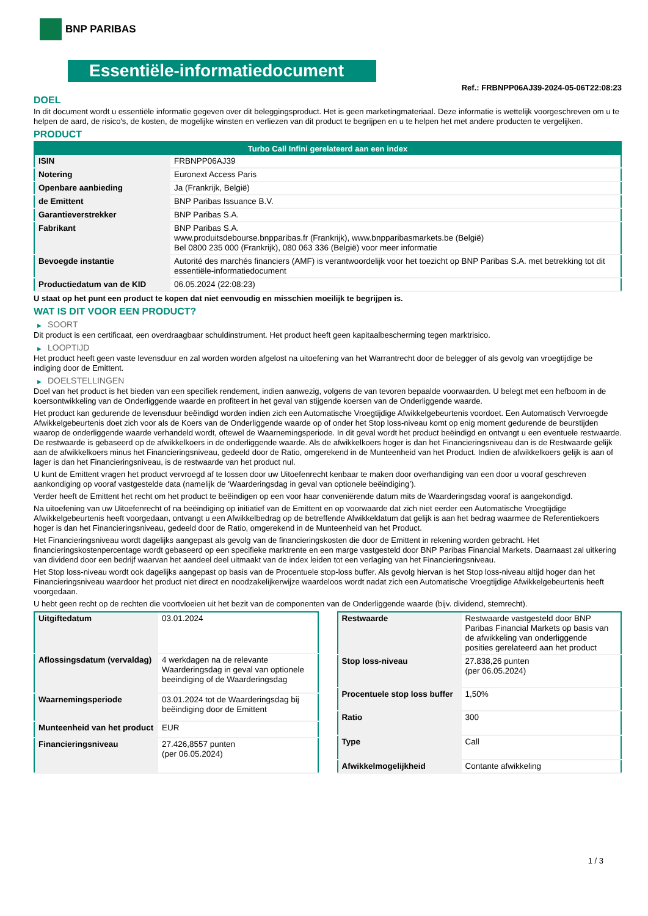BNP PARIBAS
Essentiële-informatiedocument
Ref.: FRBNPP06AJ39-2024-05-06T22:08:23
DOEL
In dit document wordt u essentiële informatie gegeven over dit beleggingsproduct. Het is geen marketingmateriaal. Deze informatie is wettelijk voorgeschreven om u te helpen de aard, de risico's, de kosten, de mogelijke winsten en verliezen van dit product te begrijpen en u te helpen het met andere producten te vergelijken.
PRODUCT
| Turbo Call Infini gerelateerd aan een index | |
| --- | --- |
| ISIN | FRBNPP06AJ39 |
| Notering | Euronext Access Paris |
| Openbare aanbieding | Ja (Frankrijk, België) |
| de Emittent | BNP Paribas Issuance B.V. |
| Garantieverstrekker | BNP Paribas S.A. |
| Fabrikant | BNP Paribas S.A. www.produitsdebourse.bnpparibas.fr (Frankrijk), www.bnpparibasmarkets.be (België) Bel 0800 235 000 (Frankrijk), 080 063 336 (België) voor meer informatie |
| Bevoegde instantie | Autorité des marchés financiers (AMF) is verantwoordelijk voor het toezicht op BNP Paribas S.A. met betrekking tot dit essentiële-informatiedocument |
| Productiedatum van de KID | 06.05.2024 (22:08:23) |
U staat op het punt een product te kopen dat niet eenvoudig en misschien moeilijk te begrijpen is.
WAT IS DIT VOOR EEN PRODUCT?
▶ SOORT
Dit product is een certificaat, een overdraagbaar schuldinstrument. Het product heeft geen kapitaalbescherming tegen marktrisico.
▶ LOOPTIJD
Het product heeft geen vaste levensduur en zal worden worden afgelost na uitoefening van het Warrantrecht door de belegger of als gevolg van vroegtijdige be indiging door de Emittent.
▶ DOELSTELLINGEN
Doel van het product is het bieden van een specifiek rendement, indien aanwezig, volgens de van tevoren bepaalde voorwaarden. U belegt met een hefboom in de koersontwikkeling van de Onderliggende waarde en profiteert in het geval van stijgende koersen van de Onderliggende waarde.
Het product kan gedurende de levensduur beëindigd worden indien zich een Automatische Vroegtijdige Afwikkelgebeurtenis voordoet. Een Automatisch Vervroegde Afwikkelgebeurtenis doet zich voor als de Koers van de Onderliggende waarde op of onder het Stop loss-niveau komt op enig moment gedurende de beurstijden waarop de onderliggende waarde verhandeld wordt, oftewel de Waarnemingsperiode. In dit geval wordt het product beëindigd en ontvangt u een eventuele restwaarde. De restwaarde is gebaseerd op de afwikkelkoers in de onderliggende waarde. Als de afwikkelkoers hoger is dan het Financieringsniveau dan is de Restwaarde gelijk aan de afwikkelkoers minus het Financieringsniveau, gedeeld door de Ratio, omgerekend in de Munteenheid van het Product. Indien de afwikkelkoers gelijk is aan of lager is dan het Financieringsniveau, is de restwaarde van het product nul.
U kunt de Emittent vragen het product vervroegd af te lossen door uw Uitoefenrecht kenbaar te maken door overhandiging van een door u vooraf geschreven aankondiging op vooraf vastgestelde data (namelijk de ‘Waarderingsdag in geval van optionele beëindiging’).
Verder heeft de Emittent het recht om het product te beëindigen op een voor haar conveniërende datum mits de Waarderingsdag vooraf is aangekondigd.
Na uitoefening van uw Uitoefenrecht of na beëindiging op initiatief van de Emittent en op voorwaarde dat zich niet eerder een Automatische Vroegtijdige Afwikkelgebeurtenis heeft voorgedaan, ontvangt u een Afwikkelbedrag op de betreffende Afwikkeldatum dat gelijk is aan het bedrag waarmee de Referentiekoers hoger is dan het Financieringsniveau, gedeeld door de Ratio, omgerekend in de Munteenheid van het Product.
Het Financieringsniveau wordt dagelijks aangepast als gevolg van de financieringskosten die door de Emittent in rekening worden gebracht. Het financieringskostenpercentage wordt gebaseerd op een specifieke marktrente en een marge vastgesteld door BNP Paribas Financial Markets. Daarnaast zal uitkering van dividend door een bedrijf waarvan het aandeel deel uitmaakt van de index leiden tot een verlaging van het Financieringsniveau.
Het Stop loss-niveau wordt ook dagelijks aangepast op basis van de Procentuele stop-loss buffer. Als gevolg hiervan is het Stop loss-niveau altijd hoger dan het Financieringsniveau waardoor het product niet direct en noodzakelijkerwijze waardeloos wordt nadat zich een Automatische Vroegtijdige Afwikkelgebeurtenis heeft voorgedaan.
U hebt geen recht op de rechten die voortvloeien uit het bezit van de componenten van de Onderliggende waarde (bijv. dividend, stemrecht).
| Uitgiftedatum | 03.01.2024 |
| Aflossingsdatum (vervaldag) | 4 werkdagen na de relevante Waarderingsdag in geval van optionele beeindiging of de Waarderingsdag |
| Waarnemingsperiode | 03.01.2024 tot de Waarderingsdag bij beëindiging door de Emittent |
| Munteenheid van het product | EUR |
| Financieringsniveau | 27.426,8557 punten (per 06.05.2024) |
| Restwaarde | Restwaarde vastgesteld door BNP Paribas Financial Markets op basis van de afwikkeling van onderliggende posities gerelateerd aan het product |
| Stop loss-niveau | 27.838,26 punten (per 06.05.2024) |
| Procentuele stop loss buffer | 1,50% |
| Ratio | 300 |
| Type | Call |
| Afwikkelmogelijkheid | Contante afwikkeling |
1 / 3